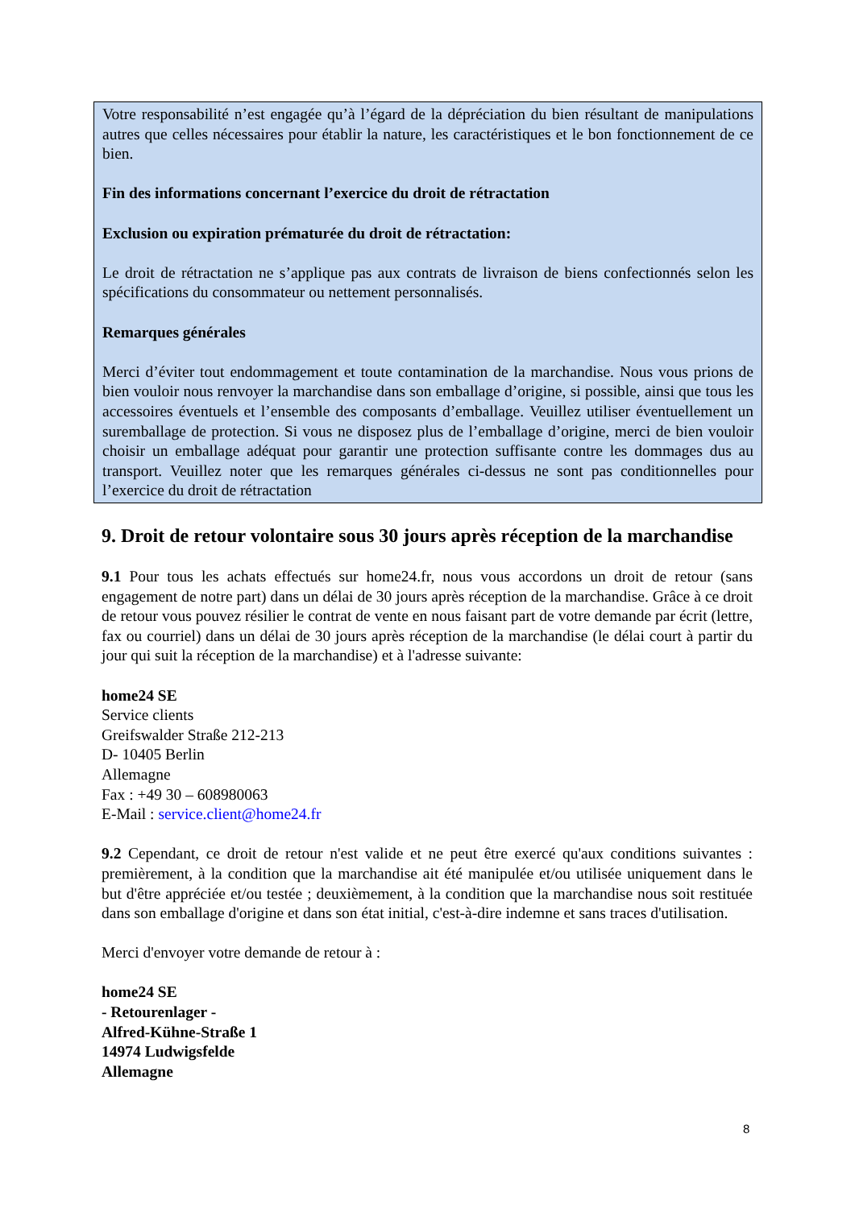Votre responsabilité n’est engagée qu’à l’égard de la dépréciation du bien résultant de manipulations autres que celles nécessaires pour établir la nature, les caractéristiques et le bon fonctionnement de ce bien.
Fin des informations concernant l’exercice du droit de rétractation
Exclusion ou expiration prématurée du droit de rétractation:
Le droit de rétractation ne s’applique pas aux contrats de livraison de biens confectionnés selon les spécifications du consommateur ou nettement personnalisés.
Remarques générales
Merci d’éviter tout endommagement et toute contamination de la marchandise. Nous vous prions de bien vouloir nous renvoyer la marchandise dans son emballage d’origine, si possible, ainsi que tous les accessoires éventuels et l’ensemble des composants d’emballage. Veuillez utiliser éventuellement un suremballage de protection. Si vous ne disposez plus de l’emballage d’origine, merci de bien vouloir choisir un emballage adéquat pour garantir une protection suffisante contre les dommages dus au transport. Veuillez noter que les remarques générales ci-dessus ne sont pas conditionnelles pour l’exercice du droit de rétractation
9. Droit de retour volontaire sous 30 jours après réception de la marchandise
9.1 Pour tous les achats effectués sur home24.fr, nous vous accordons un droit de retour (sans engagement de notre part) dans un délai de 30 jours après réception de la marchandise. Grâce à ce droit de retour vous pouvez résilier le contrat de vente en nous faisant part de votre demande par écrit (lettre, fax ou courriel) dans un délai de 30 jours après réception de la marchandise (le délai court à partir du jour qui suit la réception de la marchandise) et à l'adresse suivante:
home24 SE
Service clients
Greifswalder Straße 212-213
D- 10405 Berlin
Allemagne
Fax : +49 30 – 608980063
E-Mail : service.client@home24.fr
9.2 Cependant, ce droit de retour n'est valide et ne peut être exercé qu'aux conditions suivantes : premièrement, à la condition que la marchandise ait été manipulée et/ou utilisée uniquement dans le but d'être appréciée et/ou testée ; deuxièmement, à la condition que la marchandise nous soit restituée dans son emballage d'origine et dans son état initial, c'est-à-dire indemne et sans traces d'utilisation.
Merci d'envoyer votre demande de retour à :
home24 SE
- Retourenlager -
Alfred-Kühne-Straße 1
14974 Ludwigsfelde
Allemagne
8